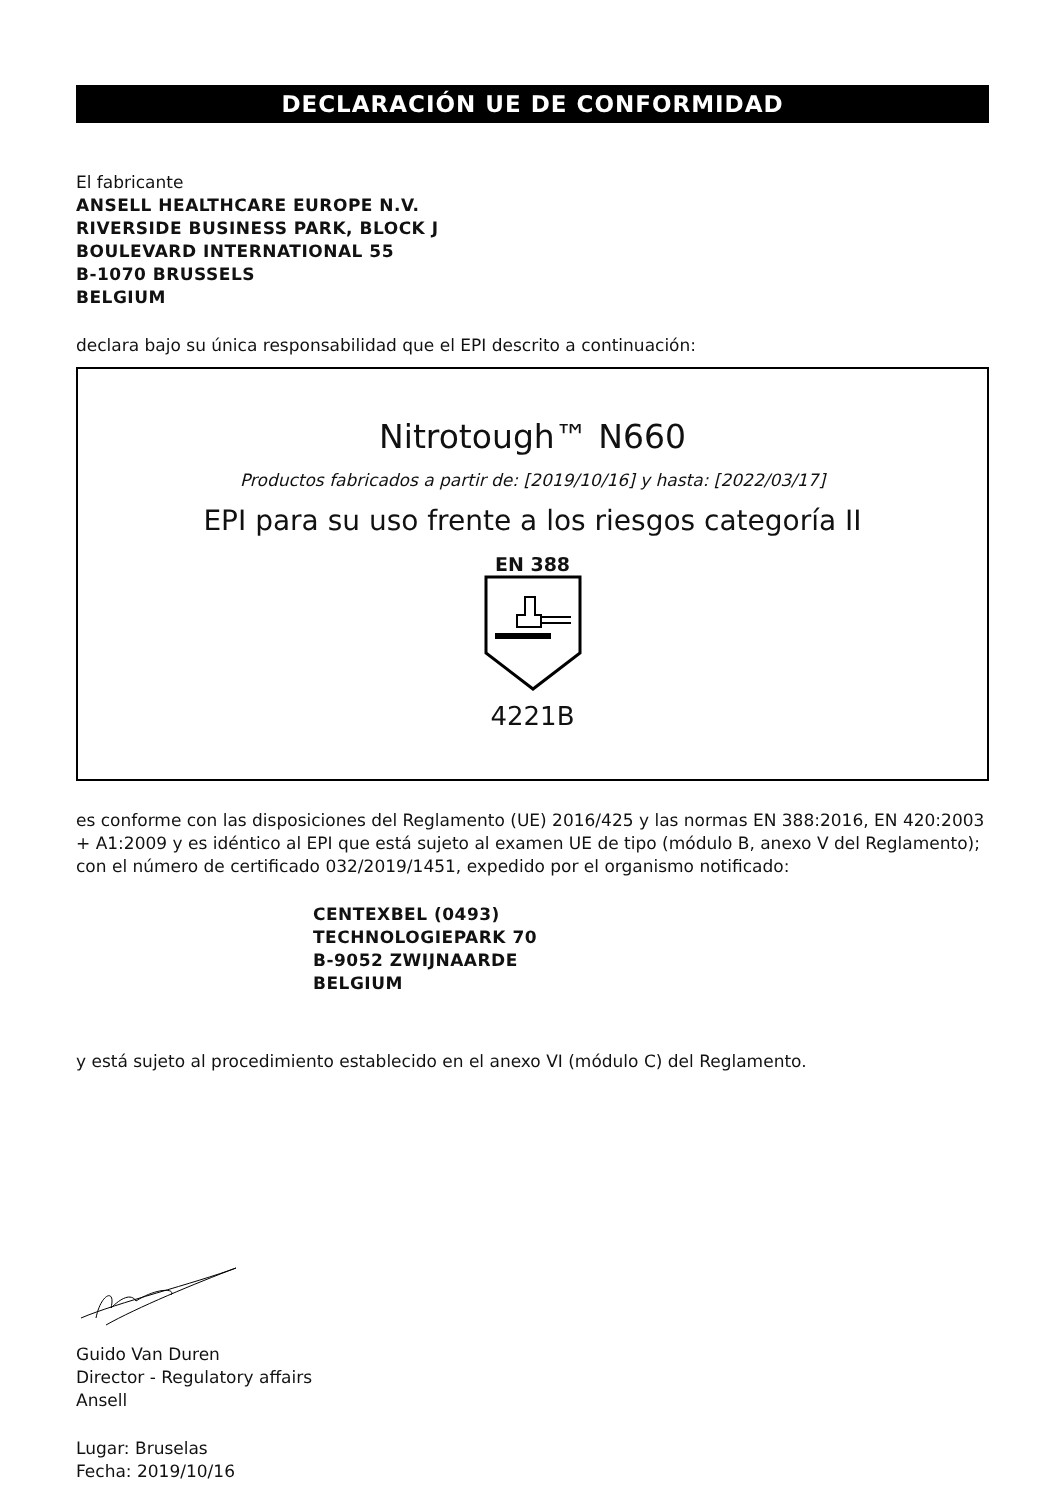DECLARACIÓN UE DE CONFORMIDAD
El fabricante
ANSELL HEALTHCARE EUROPE N.V.
RIVERSIDE BUSINESS PARK, BLOCK J
BOULEVARD INTERNATIONAL 55
B-1070 BRUSSELS
BELGIUM
declara bajo su única responsabilidad que el EPI descrito a continuación:
Nitrotough™ N660
Productos fabricados a partir de: [2019/10/16] y hasta: [2022/03/17]
EPI para su uso frente a los riesgos categoría II
EN 388
4221B
es conforme con las disposiciones del Reglamento (UE) 2016/425 y las normas EN 388:2016, EN 420:2003 + A1:2009 y es idéntico al EPI que está sujeto al examen UE de tipo (módulo B, anexo V del Reglamento); con el número de certificado 032/2019/1451, expedido por el organismo notificado:
CENTEXBEL (0493)
TECHNOLOGIEPARK 70
B-9052 ZWIJNAARDE
BELGIUM
y está sujeto al procedimiento establecido en el anexo VI (módulo C) del Reglamento.
Guido Van Duren
Director - Regulatory affairs
Ansell
Lugar: Bruselas
Fecha: 2019/10/16